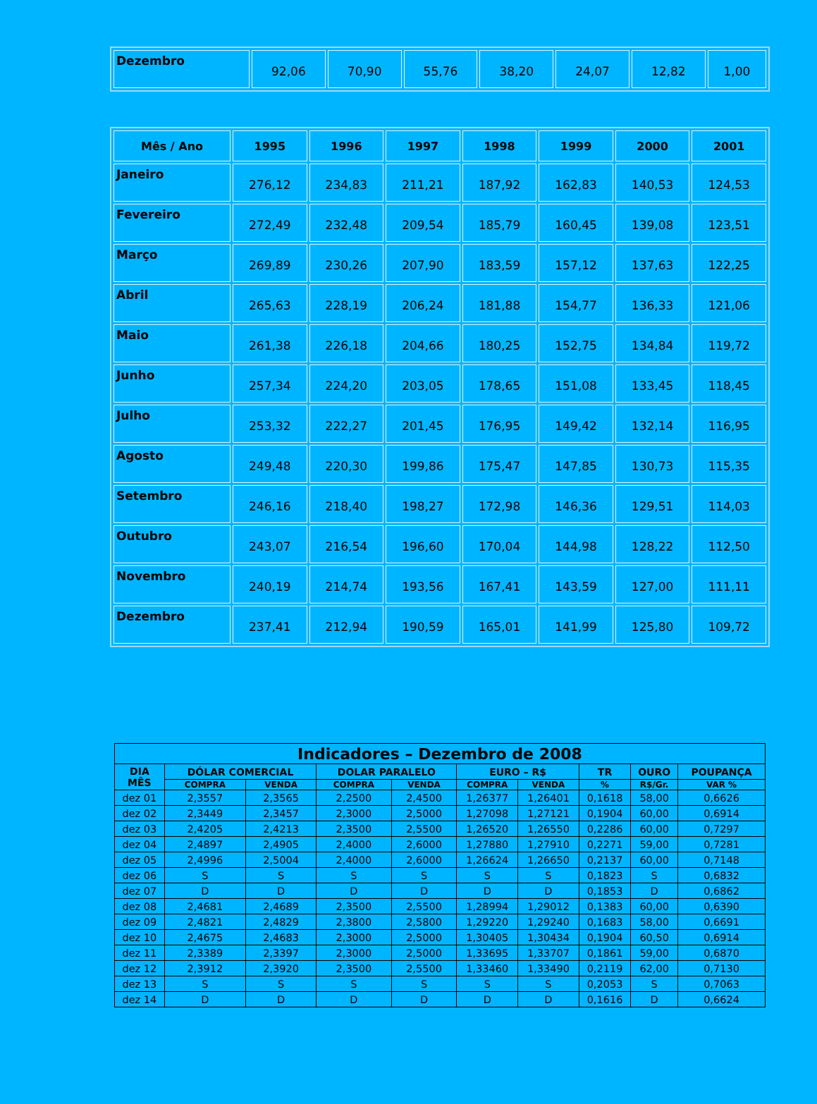| Dezembro | 92,06 | 70,90 | 55,76 | 38,20 | 24,07 | 12,82 | 1,00 |
| Mês / Ano | 1995 | 1996 | 1997 | 1998 | 1999 | 2000 | 2001 |
| --- | --- | --- | --- | --- | --- | --- | --- |
| Janeiro | 276,12 | 234,83 | 211,21 | 187,92 | 162,83 | 140,53 | 124,53 |
| Fevereiro | 272,49 | 232,48 | 209,54 | 185,79 | 160,45 | 139,08 | 123,51 |
| Março | 269,89 | 230,26 | 207,90 | 183,59 | 157,12 | 137,63 | 122,25 |
| Abril | 265,63 | 228,19 | 206,24 | 181,88 | 154,77 | 136,33 | 121,06 |
| Maio | 261,38 | 226,18 | 204,66 | 180,25 | 152,75 | 134,84 | 119,72 |
| Junho | 257,34 | 224,20 | 203,05 | 178,65 | 151,08 | 133,45 | 118,45 |
| Julho | 253,32 | 222,27 | 201,45 | 176,95 | 149,42 | 132,14 | 116,95 |
| Agosto | 249,48 | 220,30 | 199,86 | 175,47 | 147,85 | 130,73 | 115,35 |
| Setembro | 246,16 | 218,40 | 198,27 | 172,98 | 146,36 | 129,51 | 114,03 |
| Outubro | 243,07 | 216,54 | 196,60 | 170,04 | 144,98 | 128,22 | 112,50 |
| Novembro | 240,19 | 214,74 | 193,56 | 167,41 | 143,59 | 127,00 | 111,11 |
| Dezembro | 237,41 | 212,94 | 190,59 | 165,01 | 141,99 | 125,80 | 109,72 |
| Indicadores – Dezembro de 2008 | | | | | | | | | |
| --- | --- | --- | --- | --- | --- | --- | --- | --- | --- |
| DIA MÊS | DÓLAR COMERCIAL | | DOLAR PARALELO | | EURO – R$ | | TR | OURO | POUPANÇA |
| | COMPRA | VENDA | COMPRA | VENDA | COMPRA | VENDA | % | R$/Gr. | VAR % |
| dez 01 | 2,3557 | 2,3565 | 2,2500 | 2,4500 | 1,26377 | 1,26401 | 0,1618 | 58,00 | 0,6626 |
| dez 02 | 2,3449 | 2,3457 | 2,3000 | 2,5000 | 1,27098 | 1,27121 | 0,1904 | 60,00 | 0,6914 |
| dez 03 | 2,4205 | 2,4213 | 2,3500 | 2,5500 | 1,26520 | 1,26550 | 0,2286 | 60,00 | 0,7297 |
| dez 04 | 2,4897 | 2,4905 | 2,4000 | 2,6000 | 1,27880 | 1,27910 | 0,2271 | 59,00 | 0,7281 |
| dez 05 | 2,4996 | 2,5004 | 2,4000 | 2,6000 | 1,26624 | 1,26650 | 0,2137 | 60,00 | 0,7148 |
| dez 06 | S | S | S | S | S | S | 0,1823 | S | 0,6832 |
| dez 07 | D | D | D | D | D | D | 0,1853 | D | 0,6862 |
| dez 08 | 2,4681 | 2,4689 | 2,3500 | 2,5500 | 1,28994 | 1,29012 | 0,1383 | 60,00 | 0,6390 |
| dez 09 | 2,4821 | 2,4829 | 2,3800 | 2,5800 | 1,29220 | 1,29240 | 0,1683 | 58,00 | 0,6691 |
| dez 10 | 2,4675 | 2,4683 | 2,3000 | 2,5000 | 1,30405 | 1,30434 | 0,1904 | 60,50 | 0,6914 |
| dez 11 | 2,3389 | 2,3397 | 2,3000 | 2,5000 | 1,33695 | 1,33707 | 0,1861 | 59,00 | 0,6870 |
| dez 12 | 2,3912 | 2,3920 | 2,3500 | 2,5500 | 1,33460 | 1,33490 | 0,2119 | 62,00 | 0,7130 |
| dez 13 | S | S | S | S | S | S | 0,2053 | S | 0,7063 |
| dez 14 | D | D | D | D | D | D | 0,1616 | D | 0,6624 |